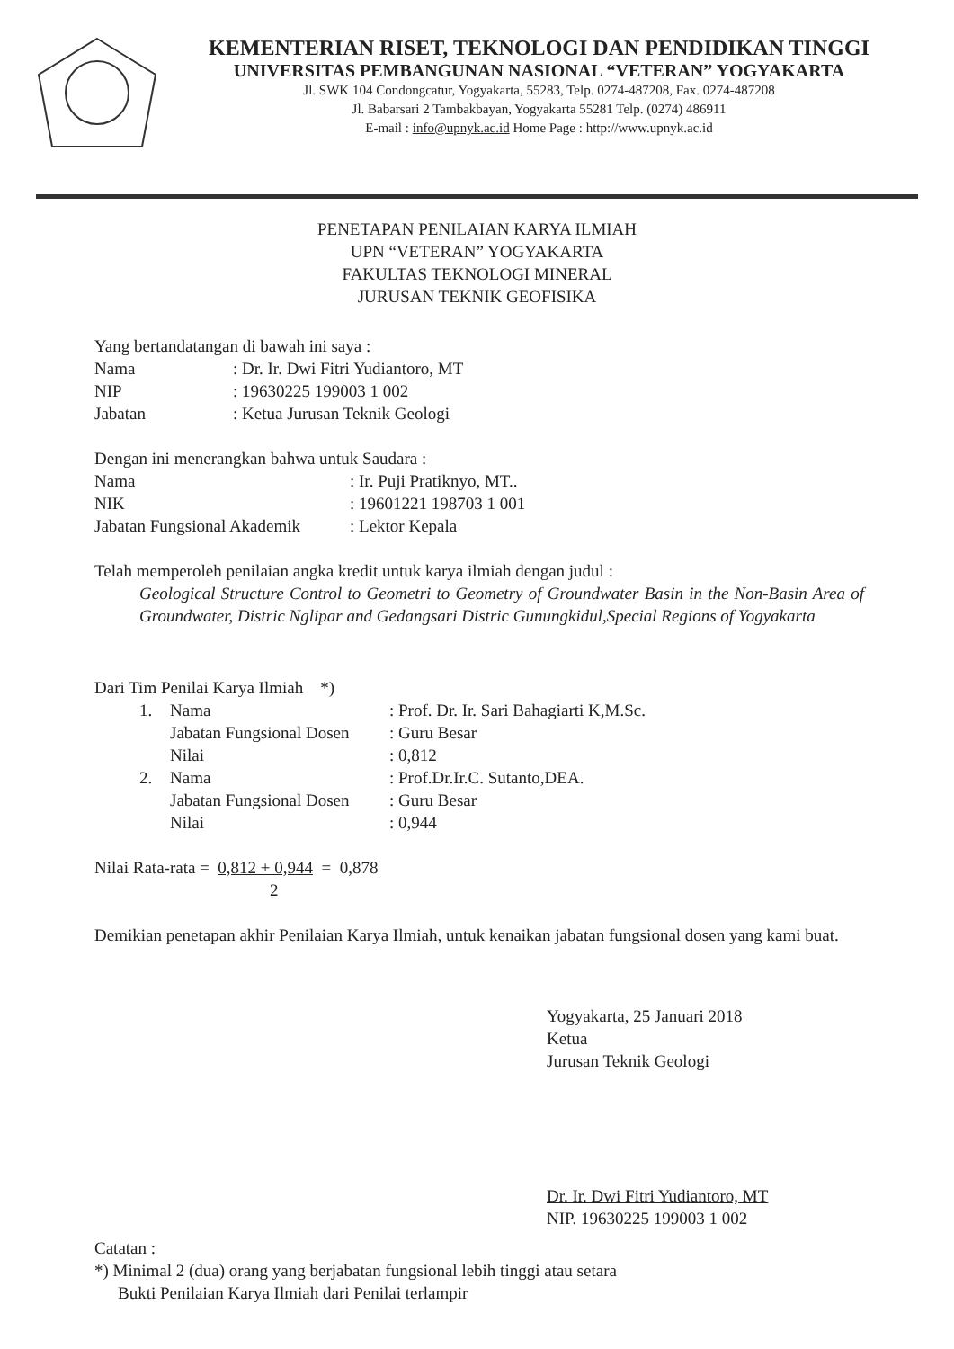KEMENTERIAN RISET, TEKNOLOGI DAN PENDIDIKAN TINGGI
UNIVERSITAS PEMBANGUNAN NASIONAL “VETERAN” YOGYAKARTA
Jl. SWK 104 Condongcatur, Yogyakarta, 55283, Telp. 0274-487208, Fax. 0274-487208
Jl. Babarsari 2 Tambakbayan, Yogyakarta 55281 Telp. (0274) 486911
E-mail : info@upnyk.ac.id Home Page : http://www.upnyk.ac.id
PENETAPAN PENILAIAN KARYA ILMIAH
UPN “VETERAN” YOGYAKARTA
FAKULTAS TEKNOLOGI MINERAL
JURUSAN TEKNIK GEOFISIKA
Yang bertandatangan di bawah ini saya :
| Nama | : Dr. Ir. Dwi Fitri Yudiantoro, MT |
| NIP | : 19630225 199003 1 002 |
| Jabatan | : Ketua Jurusan Teknik Geologi |
Dengan ini menerangkan bahwa untuk Saudara :
| Nama | : Ir. Puji Pratiknyo, MT.. |
| NIK | : 19601221 198703 1 001 |
| Jabatan Fungsional Akademik | : Lektor Kepala |
Telah memperoleh penilaian angka kredit untuk karya ilmiah dengan judul :
Geological Structure Control to Geometri to Geometry of Groundwater Basin in the Non-Basin Area of Groundwater, Distric Nglipar and Gedangsari Distric Gunungkidul,Special Regions of Yogyakarta
Dari Tim Penilai Karya Ilmiah *)
| 1. | Nama | : Prof. Dr. Ir. Sari Bahagiarti K,M.Sc. |
| | Jabatan Fungsional Dosen | : Guru Besar |
| | Nilai | : 0,812 |
| 2. | Nama | : Prof.Dr.Ir.C. Sutanto,DEA. |
| | Jabatan Fungsional Dosen | : Guru Besar |
| | Nilai | : 0,944 |
Nilai Rata-rata = 0,812 + 0,944 = 0,878
2
Demikian penetapan akhir Penilaian Karya Ilmiah, untuk kenaikan jabatan fungsional dosen yang kami buat.
Yogyakarta, 25 Januari 2018
Ketua
Jurusan Teknik Geologi
Dr. Ir. Dwi Fitri Yudiantoro, MT
NIP. 19630225 199003 1 002
Catatan :
*) Minimal 2 (dua) orang yang berjabatan fungsional lebih tinggi atau setara
Bukti Penilaian Karya Ilmiah dari Penilai terlampir